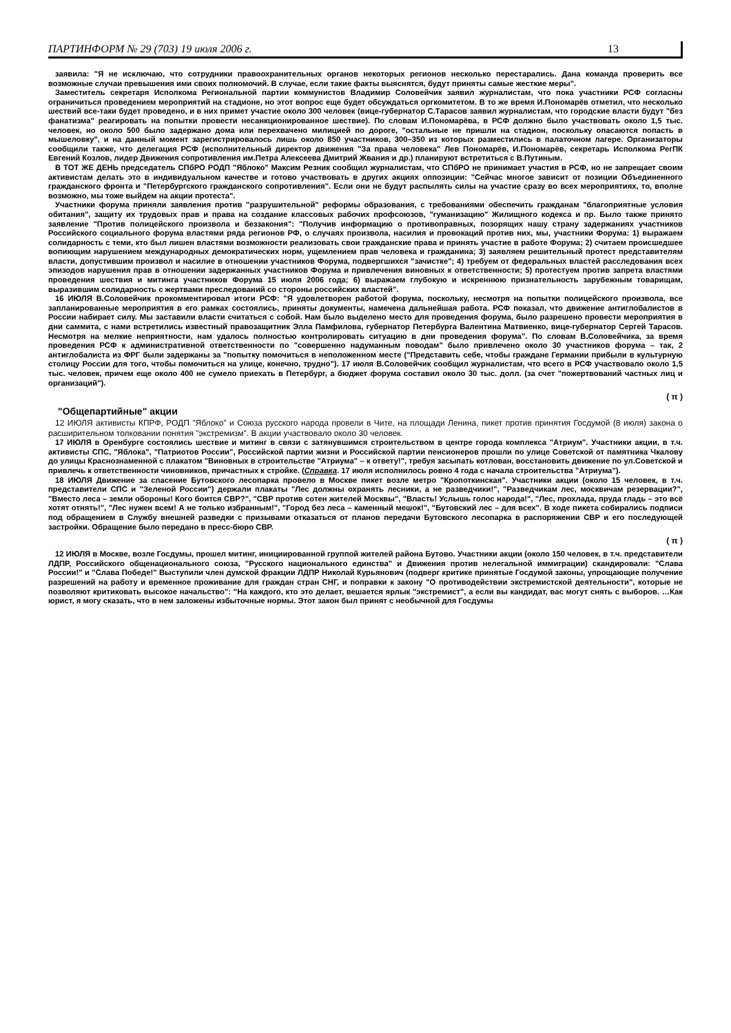ПАРТИНФОРМ № 29 (703) 19 июля 2006 г. 13
заявила: "Я не исключаю, что сотрудники правоохранительных органов некоторых регионов несколько перестарались. Дана команда проверить все возможные случаи превышения ими своих полномочий. В случае, если такие факты выяснятся, будут приняты самые жесткие меры".
Заместитель секретаря Исполкома Региональной партии коммунистов Владимир Соловейчик заявил журналистам, что пока участники РСФ согласны ограничиться проведением мероприятий на стадионе, но этот вопрос еще будет обсуждаться оргкомитетом. В то же время И.Пономарёв отметил, что несколько шествий все-таки будет проведено, и в них примет участие около 300 человек (вице-губернатор С.Тарасов заявил журналистам, что городские власти будут "без фанатизма" реагировать на попытки провести несанкционированное шествие). По словам И.Пономарёва, в РСФ должно было участвовать около 1,5 тыс. человек, но около 500 было задержано дома или перехвачено милицией по дороге, "остальные не пришли на стадион, поскольку опасаются попасть в мышеловку", и на данный момент зарегистрировалось лишь около 850 участников, 300–350 из которых разместились в палаточном лагере. Организаторы сообщили также, что делегация РСФ (исполнительный директор движения "За права человека" Лев Пономарёв, И.Пономарёв, секретарь Исполкома РегПК Евгений Козлов, лидер Движения сопротивления им.Петра Алексеева Дмитрий Жвания и др.) планируют встретиться с В.Путиным.
В ТОТ ЖЕ ДЕНЬ председатель СПбРО РОДП "Яблоко" Максим Резник сообщил журналистам, что СПбРО не принимает участия в РСФ, но не запрещает своим активистам делать это в индивидуальном качестве и готово участвовать в других акциях оппозиции: "Сейчас многое зависит от позиции Объединенного гражданского фронта и "Петербургского гражданского сопротивления". Если они не будут распылять силы на участие сразу во всех мероприятиях, то, вполне возможно, мы тоже выйдем на акции протеста".
Участники форума приняли заявления против "разрушительной" реформы образования, с требованиями обеспечить гражданам "благоприятные условия обитания", защиту их трудовых прав и права на создание классовых рабочих профсоюзов, "гуманизацию" Жилищного кодекса и пр. Было также принято заявление "Против полицейского произвола и беззакония": "Получив информацию о противоправных, позорящих нашу страну задержаниях участников Российского социального форума властями ряда регионов РФ, о случаях произвола, насилия и провокаций против них, мы, участники Форума: 1) выражаем солидарность с теми, кто был лишен властями возможности реализовать свои гражданские права и принять участие в работе Форума; 2) считаем происшедшее вопиющим нарушением международных демократических норм, ущемлением прав человека и гражданина; 3) заявляем решительный протест представителям власти, допустившим произвол и насилие в отношении участников Форума, подвергшихся "зачистке"; 4) требуем от федеральных властей расследования всех эпизодов нарушения прав в отношении задержанных участников Форума и привлечения виновных к ответственности; 5) протестуем против запрета властями проведения шествия и митинга участников Форума 15 июля 2006 года; 6) выражаем глубокую и искреннюю признательность зарубежным товарищам, выразившим солидарность с жертвами преследований со стороны российских властей".
16 ИЮЛЯ В.Соловейчик прокомментировал итоги РСФ: "Я удовлетворен работой форума, поскольку, несмотря на попытки полицейского произвола, все запланированные мероприятия в его рамках состоялись, приняты документы, намечена дальнейшая работа. РСФ показал, что движение антиглобалистов в России набирает силу. Мы заставили власти считаться с собой. Нам было выделено место для проведения форума, было разрешено провести мероприятия в дни саммита, с нами встретились известный правозащитник Элла Памфилова, губернатор Петербурга Валентина Матвиенко, вице-губернатор Сергей Тарасов. Несмотря на мелкие неприятности, нам удалось полностью контролировать ситуацию в дни проведения форума". По словам В.Соловейчика, за время проведения РСФ к административной ответственности по "совершенно надуманным поводам" было привлечено около 30 участников форума – так, 2 антиглобалиста из ФРГ были задержаны за "попытку помочиться в неположенном месте ("Представить себе, чтобы граждане Германии прибыли в культурную столицу России для того, чтобы помочиться на улице, конечно, трудно"). 17 июля В.Соловейчик сообщил журналистам, что всего в РСФ участвовало около 1,5 тыс. человек, причем еще около 400 не сумело приехать в Петербург, а бюджет форума составил около 30 тыс. долл. (за счет "пожертвований частных лиц и организаций").
( π )
"Общепартийные" акции
12 ИЮЛЯ активисты КПРФ, РОДП "Яблоко" и Союза русского народа провели в Чите, на площади Ленина, пикет против принятия Госдумой (8 июля) закона о расширительном толковании понятия "экстремизм". В акции участвовало около 30 человек.
17 ИЮЛЯ в Оренбурге состоялись шествие и митинг в связи с затянувшимся строительством в центре города комплекса "Атриум". Участники акции, в т.ч. активисты СПС, "Яблока", "Патриотов России", Российской партии жизни и Российской партии пенсионеров прошли по улице Советской от памятника Чкалову до улицы Краснознаменной с плакатом "Виновных в строительстве "Атриума" – к ответу!", требуя засыпать котлован, восстановить движение по ул.Советской и привлечь к ответственности чиновников, причастных к стройке. (Справка. 17 июля исполнилось ровно 4 года с начала строительства "Атриума").
18 ИЮЛЯ Движение за спасение Бутовского лесопарка провело в Москве пикет возле метро "Кропоткинская". Участники акции (около 15 человек, в т.ч. представители СПС и "Зеленой России") держали плакаты "Лес должны охранять лесники, а не разведчики!", "Разведчикам лес, москвичам резервации?", "Вместо леса – земли обороны! Кого боится СВР?", "СВР против сотен жителей Москвы", "Власть! Услышь голос народа!", "Лес, прохлада, пруда гладь – это всё хотят отнять!", "Лес нужен всем! А не только избранным!", "Город без леса – каменный мешок!", "Бутовский лес – для всех". В ходе пикета собирались подписи под обращением в Службу внешней разведки с призывами отказаться от планов передачи Бутовского лесопарка в распоряжении СВР и его последующей застройки. Обращение было передано в пресс-бюро СВР.
( π )
12 ИЮЛЯ в Москве, возле Госдумы, прошел митинг, инициированной группой жителей района Бутово. Участники акции (около 150 человек, в т.ч. представители ЛДПР, Российского общенационального союза, "Русского национального единства" и Движения против нелегальной иммиграции) скандировали: "Слава России!" и "Слава Победе!" Выступили член думской фракции ЛДПР Николай Курьянович (подверг критике принятые Госдумой законы, упрощающие получение разрешений на работу и временное проживание для граждан стран СНГ, и поправки к закону "О противодействии экстремистской деятельности", которые не позволяют критиковать высокое начальство": "На каждого, кто это делает, вешается ярлык "экстремист", а если вы кандидат, вас могут снять с выборов. …Как юрист, я могу сказать, что в нем заложены избыточные нормы. Этот закон был принят с необычной для Госдумы